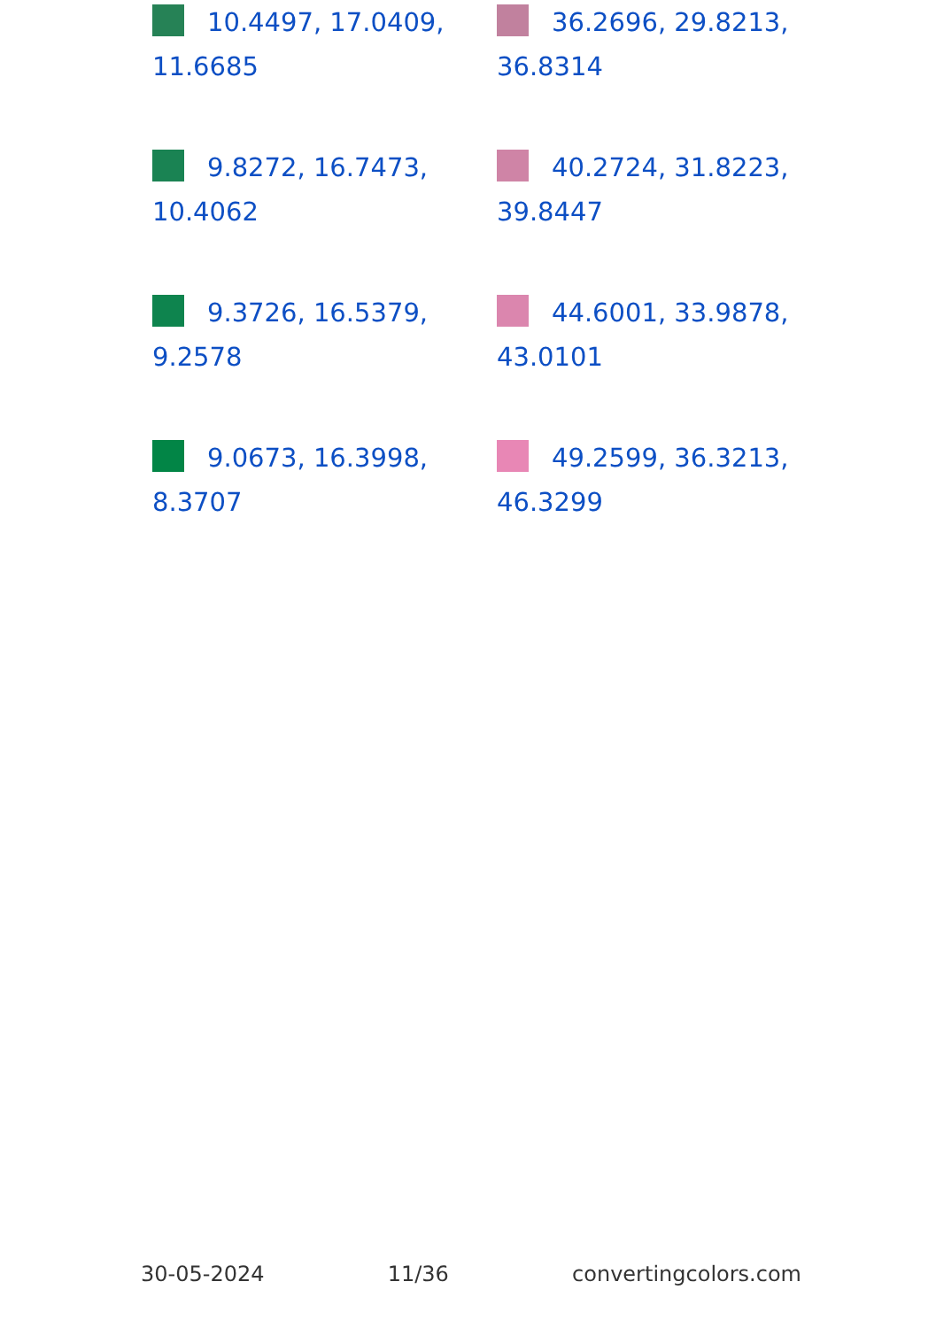10.4497, 17.0409, 11.6685
36.2696, 29.8213, 36.8314
9.8272, 16.7473, 10.4062
40.2724, 31.8223, 39.8447
9.3726, 16.5379, 9.2578
44.6001, 33.9878, 43.0101
9.0673, 16.3998, 8.3707
49.2599, 36.3213, 46.3299
30-05-2024 11/36 convertingcolors.com